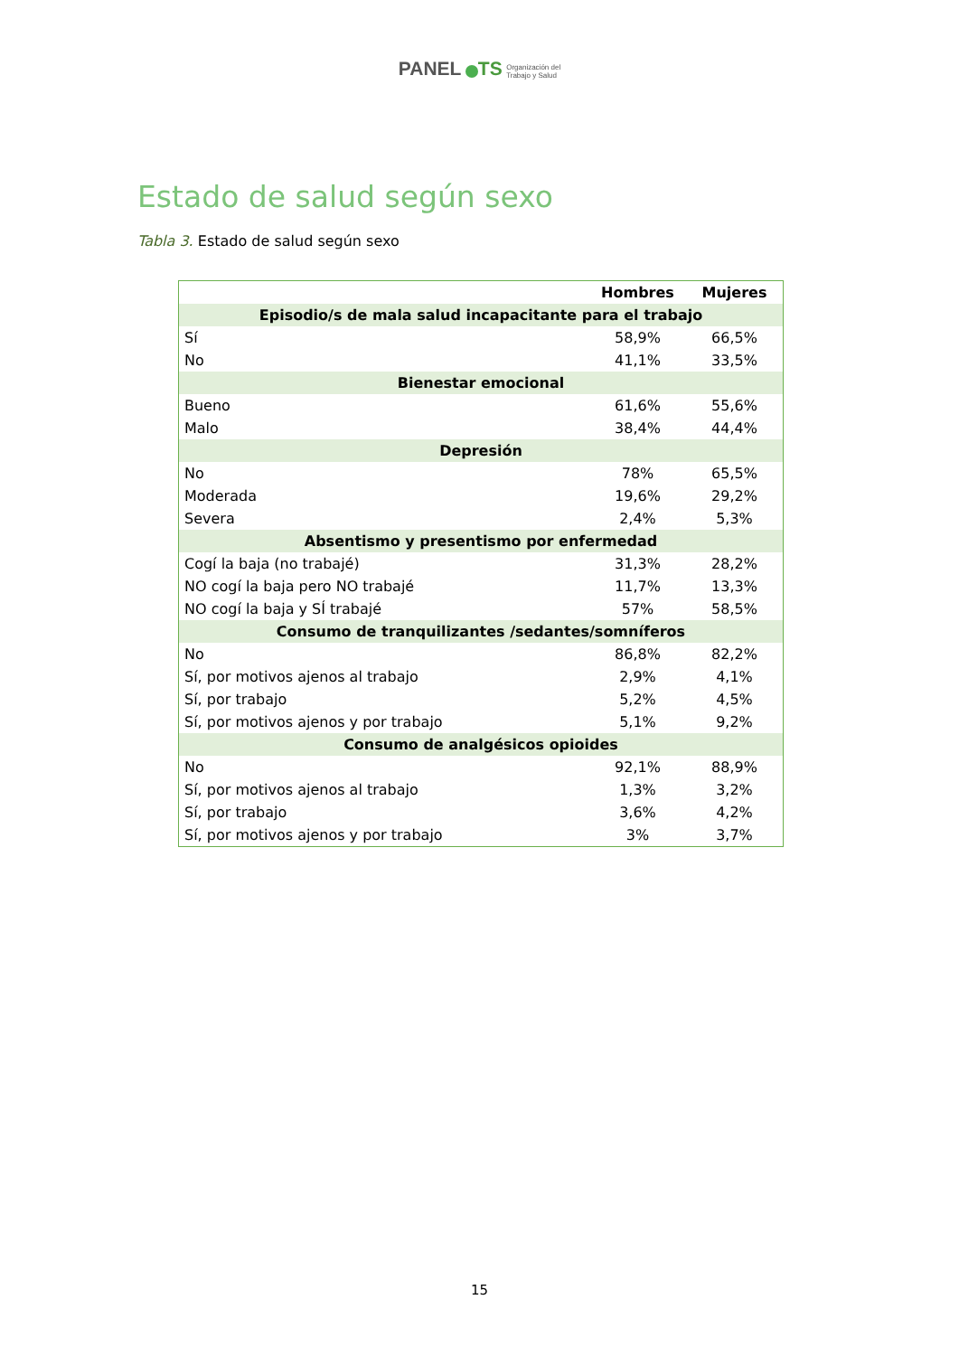PANEL TS Organización del
Trabajo y Salud
Estado de salud según sexo
Tabla 3. Estado de salud según sexo
| | Hombres | Mujeres |
| --- | --- | --- |
| Episodio/s de mala salud incapacitante para el trabajo | | |
| Sí | 58,9% | 66,5% |
| No | 41,1% | 33,5% |
| Bienestar emocional | | |
| Bueno | 61,6% | 55,6% |
| Malo | 38,4% | 44,4% |
| Depresión | | |
| No | 78% | 65,5% |
| Moderada | 19,6% | 29,2% |
| Severa | 2,4% | 5,3% |
| Absentismo y presentismo por enfermedad | | |
| Cogí la baja (no trabajé) | 31,3% | 28,2% |
| NO cogí la baja pero NO trabajé | 11,7% | 13,3% |
| NO cogí la baja y SÍ trabajé | 57% | 58,5% |
| Consumo de tranquilizantes /sedantes/somníferos | | |
| No | 86,8% | 82,2% |
| Sí, por motivos ajenos al trabajo | 2,9% | 4,1% |
| Sí, por trabajo | 5,2% | 4,5% |
| Sí, por motivos ajenos y por trabajo | 5,1% | 9,2% |
| Consumo de analgésicos opioides | | |
| No | 92,1% | 88,9% |
| Sí, por motivos ajenos al trabajo | 1,3% | 3,2% |
| Sí, por trabajo | 3,6% | 4,2% |
| Sí, por motivos ajenos y por trabajo | 3% | 3,7% |
15